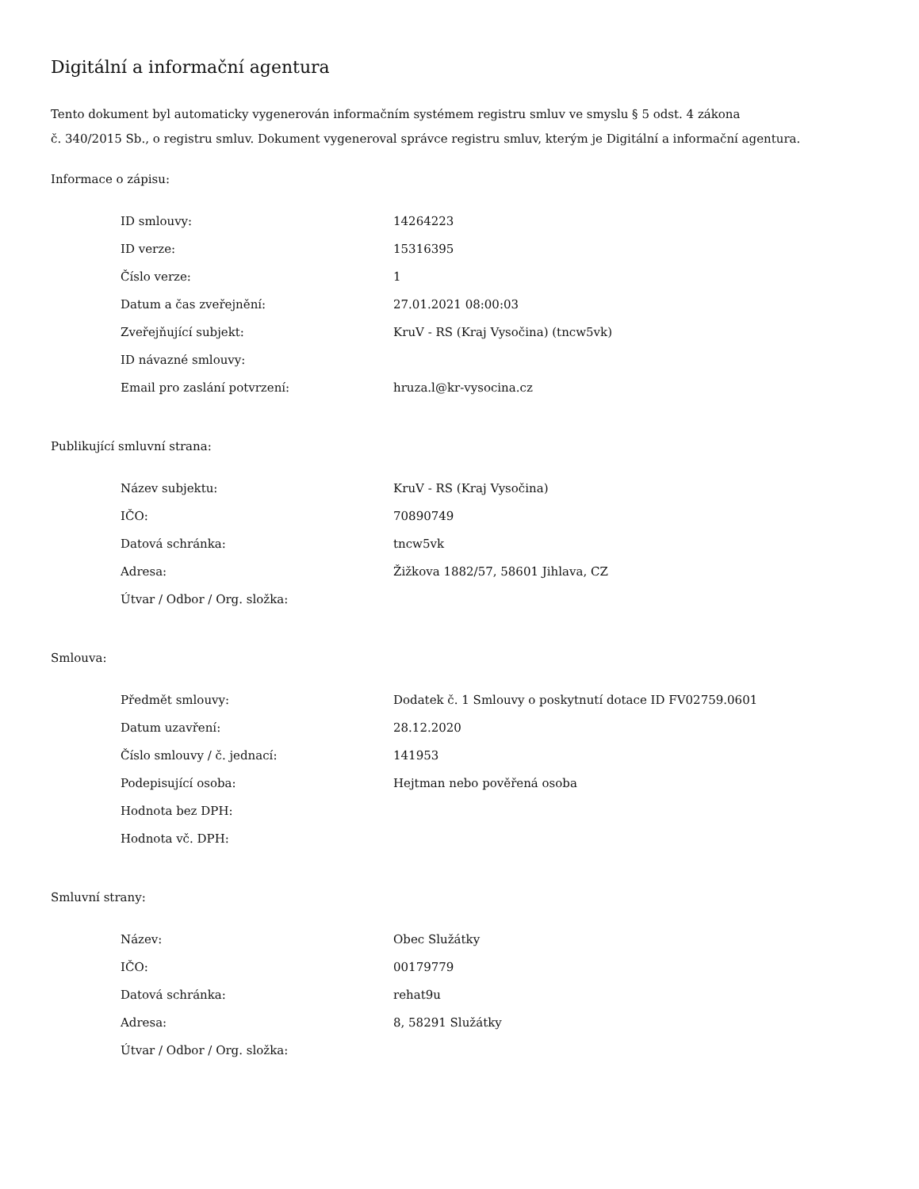Digitální a informační agentura
Tento dokument byl automaticky vygenerován informačním systémem registru smluv ve smyslu § 5 odst. 4 zákona
č. 340/2015 Sb., o registru smluv. Dokument vygeneroval správce registru smluv, kterým je Digitální a informační agentura.
Informace o zápisu:
| ID smlouvy: | 14264223 |
| ID verze: | 15316395 |
| Číslo verze: | 1 |
| Datum a čas zveřejnění: | 27.01.2021 08:00:03 |
| Zveřejňující subjekt: | KruV - RS (Kraj Vysočina) (tncw5vk) |
| ID návazné smlouvy: | |
| Email pro zaslání potvrzení: | hruza.l@kr-vysocina.cz |
Publikující smluvní strana:
| Název subjektu: | KruV - RS (Kraj Vysočina) |
| IČO: | 70890749 |
| Datová schránka: | tncw5vk |
| Adresa: | Žižkova 1882/57, 58601 Jihlava, CZ |
| Útvar / Odbor / Org. složka: | |
Smlouva:
| Předmět smlouvy: | Dodatek č. 1 Smlouvy o poskytnutí dotace ID FV02759.0601 |
| Datum uzavření: | 28.12.2020 |
| Číslo smlouvy / č. jednací: | 141953 |
| Podepisující osoba: | Hejtman nebo pověřená osoba |
| Hodnota bez DPH: | |
| Hodnota vč. DPH: | |
Smluvní strany:
| Název: | Obec Služátky |
| IČO: | 00179779 |
| Datová schránka: | rehat9u |
| Adresa: | 8, 58291 Služátky |
| Útvar / Odbor / Org. složka: | |